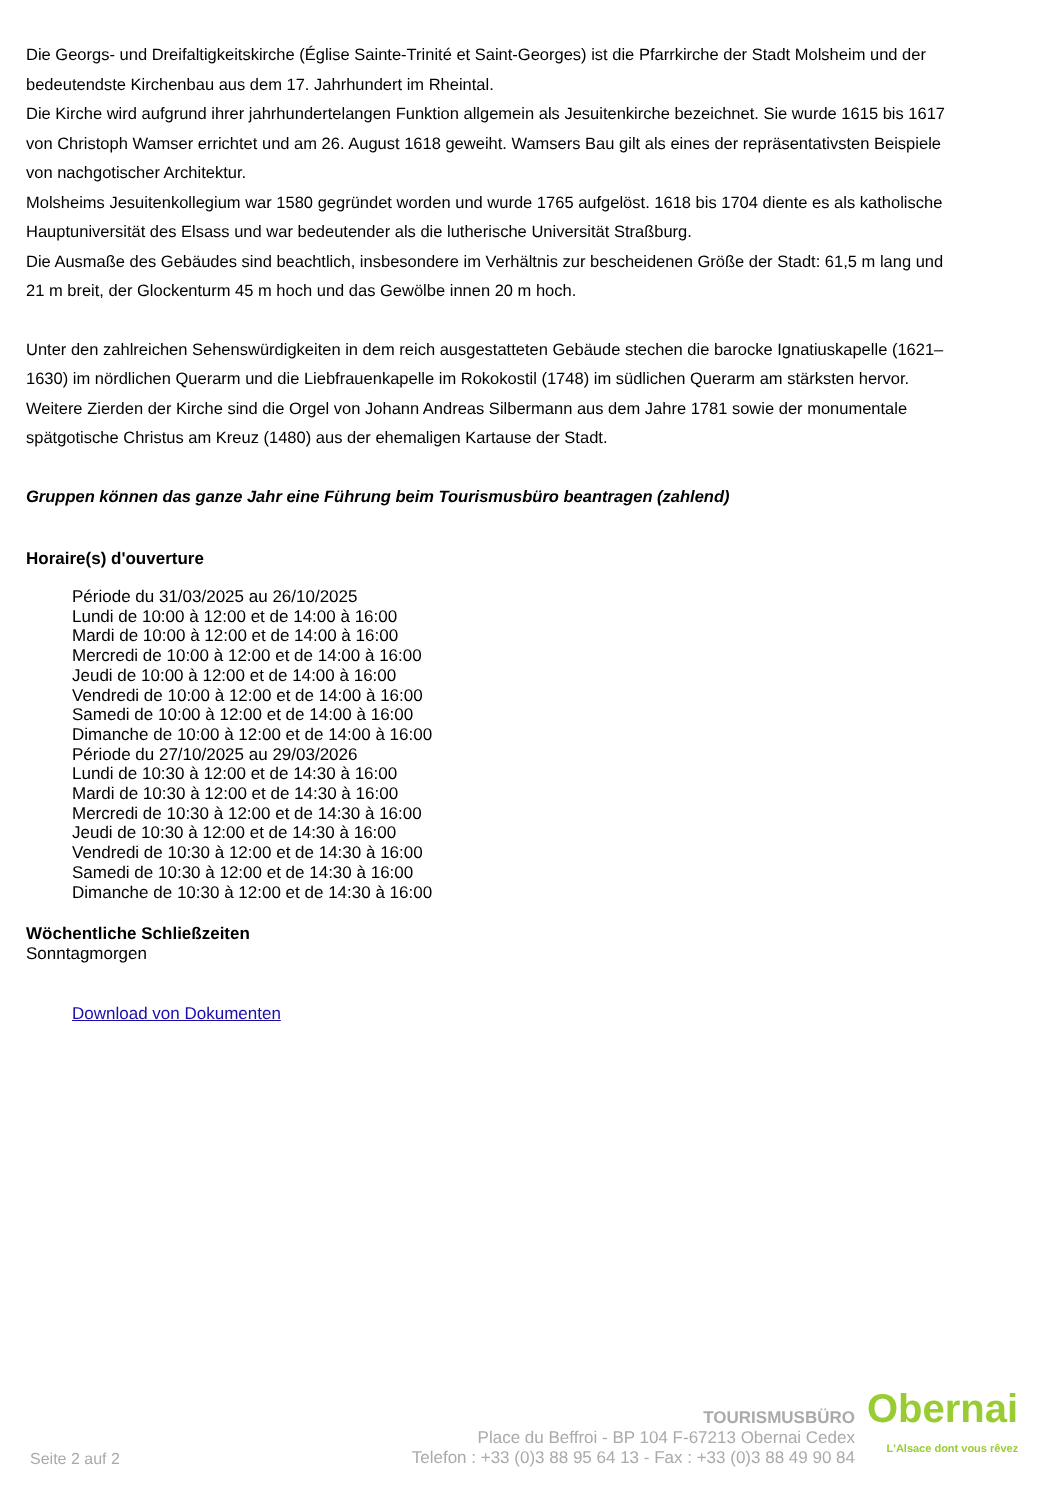Die Georgs- und Dreifaltigkeitskirche (Église Sainte-Trinité et Saint-Georges) ist die Pfarrkirche der Stadt Molsheim und der bedeutendste Kirchenbau aus dem 17. Jahrhundert im Rheintal.
Die Kirche wird aufgrund ihrer jahrhundertelangen Funktion allgemein als Jesuitenkirche bezeichnet. Sie wurde 1615 bis 1617 von Christoph Wamser errichtet und am 26. August 1618 geweiht. Wamsers Bau gilt als eines der repräsentativsten Beispiele von nachgotischer Architektur.
Molsheims Jesuitenkollegium war 1580 gegründet worden und wurde 1765 aufgelöst. 1618 bis 1704 diente es als katholische Hauptuniversität des Elsass und war bedeutender als die lutherische Universität Straßburg.
Die Ausmaße des Gebäudes sind beachtlich, insbesondere im Verhältnis zur bescheidenen Größe der Stadt: 61,5 m lang und 21 m breit, der Glockenturm 45 m hoch und das Gewölbe innen 20 m hoch.
Unter den zahlreichen Sehenswürdigkeiten in dem reich ausgestatteten Gebäude stechen die barocke Ignatiuskapelle (1621–1630) im nördlichen Querarm und die Liebfrauenkapelle im Rokokostil (1748) im südlichen Querarm am stärksten hervor. Weitere Zierden der Kirche sind die Orgel von Johann Andreas Silbermann aus dem Jahre 1781 sowie der monumentale spätgotische Christus am Kreuz (1480) aus der ehemaligen Kartause der Stadt.
Gruppen können das ganze Jahr eine Führung beim Tourismusbüro beantragen (zahlend)
Horaire(s) d'ouverture
Période du 31/03/2025 au 26/10/2025
Lundi de 10:00 à 12:00 et de 14:00 à 16:00
Mardi de 10:00 à 12:00 et de 14:00 à 16:00
Mercredi de 10:00 à 12:00 et de 14:00 à 16:00
Jeudi de 10:00 à 12:00 et de 14:00 à 16:00
Vendredi de 10:00 à 12:00 et de 14:00 à 16:00
Samedi de 10:00 à 12:00 et de 14:00 à 16:00
Dimanche de 10:00 à 12:00 et de 14:00 à 16:00
Période du 27/10/2025 au 29/03/2026
Lundi de 10:30 à 12:00 et de 14:30 à 16:00
Mardi de 10:30 à 12:00 et de 14:30 à 16:00
Mercredi de 10:30 à 12:00 et de 14:30 à 16:00
Jeudi de 10:30 à 12:00 et de 14:30 à 16:00
Vendredi de 10:30 à 12:00 et de 14:30 à 16:00
Samedi de 10:30 à 12:00 et de 14:30 à 16:00
Dimanche de 10:30 à 12:00 et de 14:30 à 16:00
Wöchentliche Schließzeiten
Sonntagmorgen
Download von Dokumenten
Seite 2 auf 2
TOURISMUSBÜRO
Place du Beffroi - BP 104 F-67213 Obernai Cedex
Telefon : +33 (0)3 88 95 64 13 - Fax : +33 (0)3 88 49 90 84
Obernai
L'Alsace dont vous rêvez